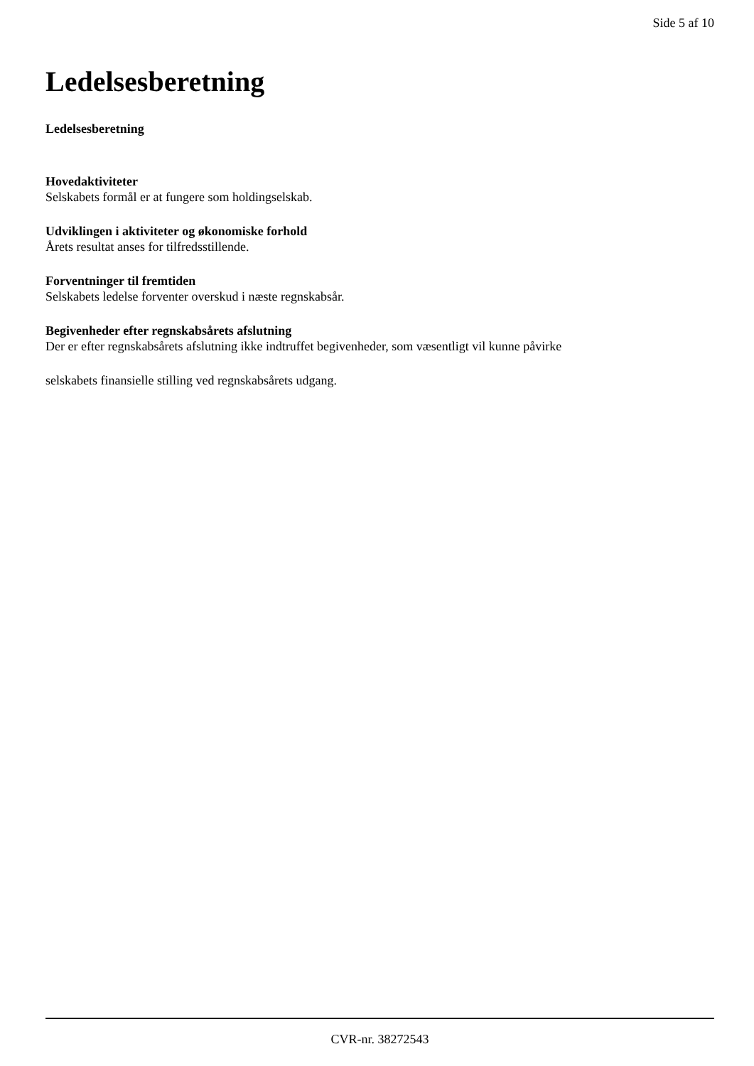Side 5 af 10
Ledelsesberetning
Ledelsesberetning
Hovedaktiviteter
Selskabets formål er at fungere som holdingselskab.
Udviklingen i aktiviteter og økonomiske forhold
Årets resultat anses for tilfredsstillende.
Forventninger til fremtiden
Selskabets ledelse forventer overskud i næste regnskabsår.
Begivenheder efter regnskabsårets afslutning
Der er efter regnskabsårets afslutning ikke indtruffet begivenheder, som væsentligt vil kunne påvirke
selskabets finansielle stilling ved regnskabsårets udgang.
CVR-nr. 38272543